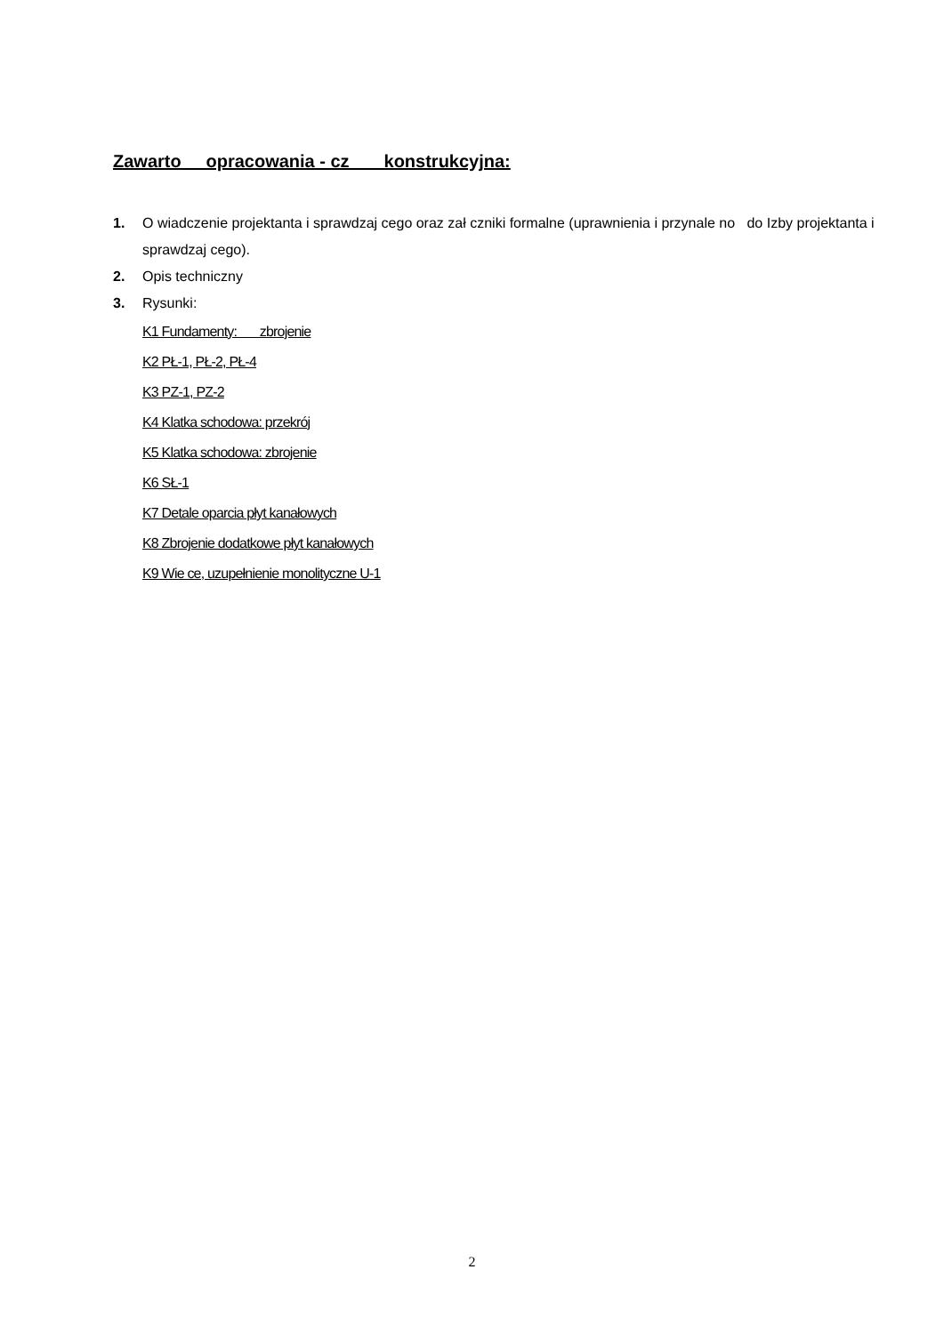Zawarto opracowania - cz konstrukcyjna:
1. O wiadczenie projektanta i sprawdzaj cego oraz zał czniki formalne (uprawnienia i przynale no do Izby projektanta i sprawdzaj cego).
2. Opis techniczny
3. Rysunki:
K1 Fundamenty: zbrojenie
K2 PŁ-1, PŁ-2, PŁ-4
K3 PZ-1, PZ-2
K4 Klatka schodowa: przekrój
K5 Klatka schodowa: zbrojenie
K6 SŁ-1
K7 Detale oparcia płyt kanałowych
K8 Zbrojenie dodatkowe płyt kanałowych
K9 Wie ce, uzupełnienie monolityczne U-1
2